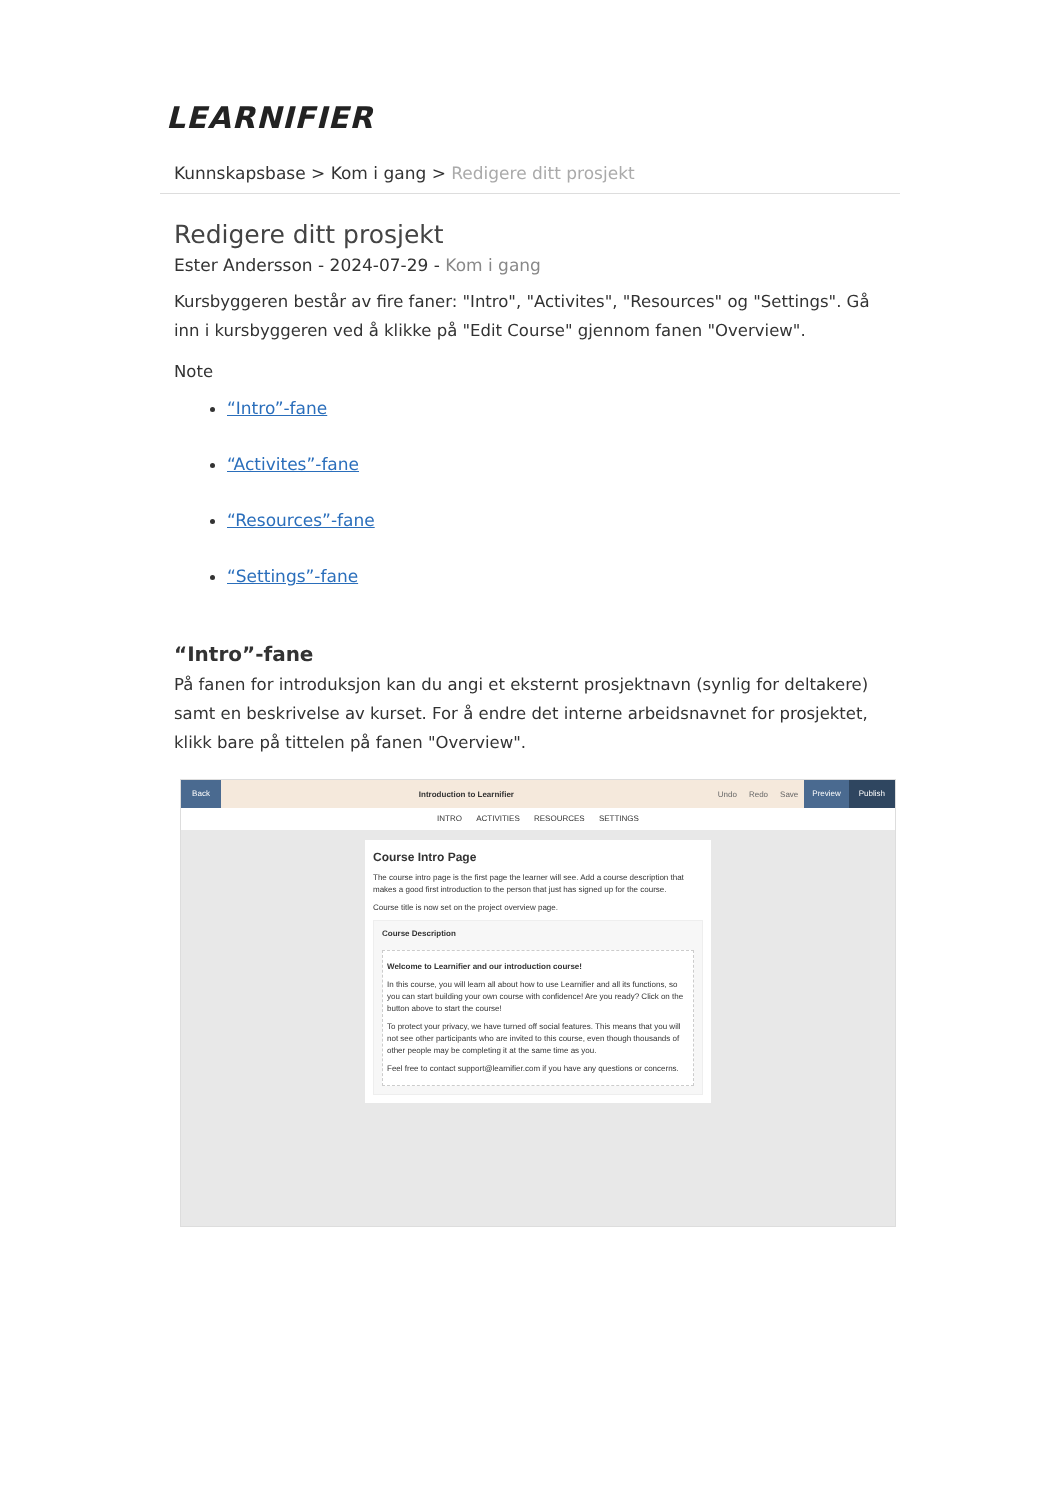LEARNIFIER
Kunnskapsbase > Kom i gang > Redigere ditt prosjekt
Redigere ditt prosjekt
Ester Andersson - 2024-07-29 - Kom i gang
Kursbyggeren består av fire faner: "Intro", "Activites", "Resources" og "Settings". Gå inn i kursbyggeren ved å klikke på "Edit Course" gjennom fanen "Overview".
Note
“Intro”-fane
“Activites”-fane
“Resources”-fane
“Settings”-fane
“Intro”-fane
På fanen for introduksjon kan du angi et eksternt prosjektnavn (synlig for deltakere) samt en beskrivelse av kurset. For å endre det interne arbeidsnavnet for prosjektet, klikk bare på tittelen på fanen "Overview".
Back
Introduction to Learnifier Undo Redo Save
Preview Publish
INTRO ACTIVITIES RESOURCES SETTINGS
Course Intro Page
The course intro page is the first page the learner will see. Add a course description that makes a good first introduction to the person that just has signed up for the course.
Course title is now set on the project overview page.
Course Description
Welcome to Learnifier and our introduction course!
In this course, you will learn all about how to use Learnifier and all its functions, so you can start building your own course with confidence! Are you ready? Click on the button above to start the course!
To protect your privacy, we have turned off social features. This means that you will not see other participants who are invited to this course, even though thousands of other people may be completing it at the same time as you.
Feel free to contact support@learnifier.com if you have any questions or concerns.